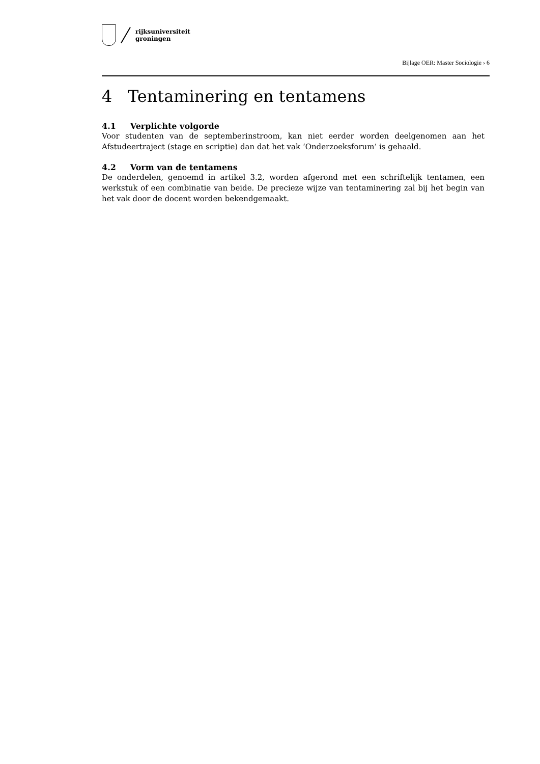rijksuniversiteit
groningen
Bijlage OER: Master Sociologie › 6
4 Tentaminering en tentamens
4.1 Verplichte volgorde
Voor studenten van de septemberinstroom, kan niet eerder worden deelgenomen aan het Afstudeertraject (stage en scriptie) dan dat het vak ‘Onderzoeksforum’ is gehaald.
4.2 Vorm van de tentamens
De onderdelen, genoemd in artikel 3.2, worden afgerond met een schriftelijk tentamen, een werkstuk of een combinatie van beide. De precieze wijze van tentaminering zal bij het begin van het vak door de docent worden bekendgemaakt.